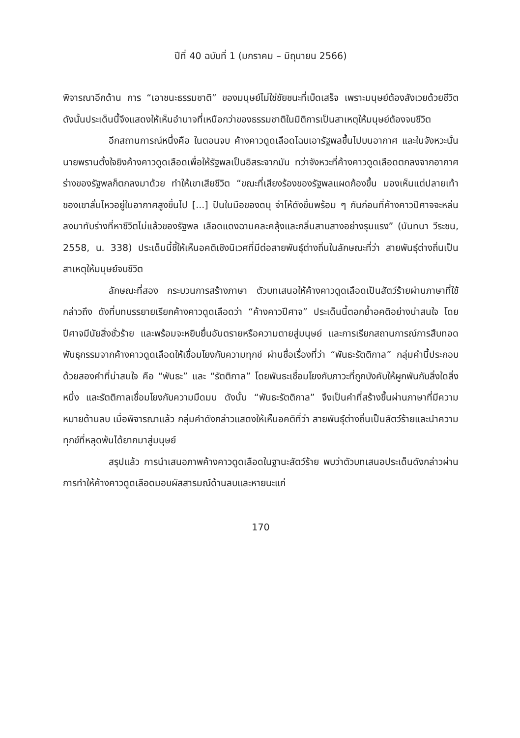ปีที่ 40 ฉบับที่ 1 (มกราคม – มิถุนายน 2566)
พิจารณาอีกด้าน การ “เอาชนะธรรมชาติ” ของมนุษย์ไม่ใช่ชัยชนะที่เบ็ดเสร็จ เพราะมนุษย์ต้องสังเวยด้วยชีวิต ดังนั้นประเด็นนี้จึงแสดงให้เห็นอำนาจที่เหนือกว่าของธรรมชาติในมิติการเป็นสาเหตุให้มนุษย์ต้องจบชีวิต
อีกสถานการณ์หนึ่งคือ ในตอนจบ ค้างคาวดูดเลือดโฉบเอารัฐพลขึ้นไปบนอากาศ และในจังหวะนั้นนายพรานตั้งใจยิงค้างคาวดูดเลือดเพื่อให้รัฐพลเป็นอิสระจากมัน ทว่าจังหวะที่ค้างคาวดูดเลือดตกลงจากอากาศ ร่างของรัฐพลก็ตกลงมาด้วย ทำให้เขาเสียชีวิต “ขณะที่เสียงร้องของรัฐพลแผดก้องขึ้น มองเห็นแต่ปลายเท้าของเขาสั่นไหวอยู่ในอากาศสูงขึ้นไป [...] ปืนในมือของดนุ จ่าโห้ดังขึ้นพร้อม ๆ กันก่อนที่ค้างคาวปีศาจจะหล่นลงมาทับร่างที่หาชีวิตไม่แล้วของรัฐพล เลือดแดงฉานคละคลุ้งและกลิ่นสาบสางอย่างรุนแรง” (นันทนา วีระชน, 2558, น. 338) ประเด็นนี้ชี้ให้เห็นอคติเชิงนิเวศที่มีต่อสายพันธุ์ต่างถิ่นในลักษณะที่ว่า สายพันธุ์ต่างถิ่นเป็นสาเหตุให้มนุษย์จบชีวิต
ลักษณะที่สอง กระบวนการสร้างภาษา ตัวบทเสนอให้ค้างคาวดูดเลือดเป็นสัตว์ร้ายผ่านภาษาที่ใช้กล่าวถึง ดังที่บทบรรยายเรียกค้างคาวดูดเลือดว่า “ค้างคาวปีศาจ” ประเด็นนี้ตอกย้ำอคติอย่างน่าสนใจ โดยปีศาจมีนัยสิ่งชั่วร้าย และพร้อมจะหยิบยื่นอันตรายหรือความตายสู่มนุษย์ และการเรียกสถานการณ์การสืบทอดพันธุกรรมจากค้างคาวดูดเลือดให้เชื่อมโยงกับความทุกข์ ผ่านชื่อเรื่องที่ว่า “พันธะรัตติกาล” กลุ่มคำนี้ประกอบด้วยสองคำที่น่าสนใจ คือ “พันธะ” และ “รัตติกาล” โดยพันธะเชื่อมโยงกับภาวะที่ถูกบังคับให้ผูกพันกับสิ่งใดสิ่งหนึ่ง และรัตติกาลเชื่อมโยงกับความมืดมน ดังนั้น “พันธะรัตติกาล” จึงเป็นคำที่สร้างขึ้นผ่านภาษาที่มีความหมายด้านลบ เมื่อพิจารณาแล้ว กลุ่มคำดังกล่าวแสดงให้เห็นอคติที่ว่า สายพันธุ์ต่างถิ่นเป็นสัตว์ร้ายและนำความทุกข์ที่หลุดพ้นได้ยากมาสู่มนุษย์
สรุปแล้ว การนำเสนอภาพค้างคาวดูดเลือดในฐานะสัตว์ร้าย พบว่าตัวบทเสนอประเด็นดังกล่าวผ่านการทำให้ค้างคาวดูดเลือดมอบผัสสารมณ์ด้านลบและหายนะแก่
170